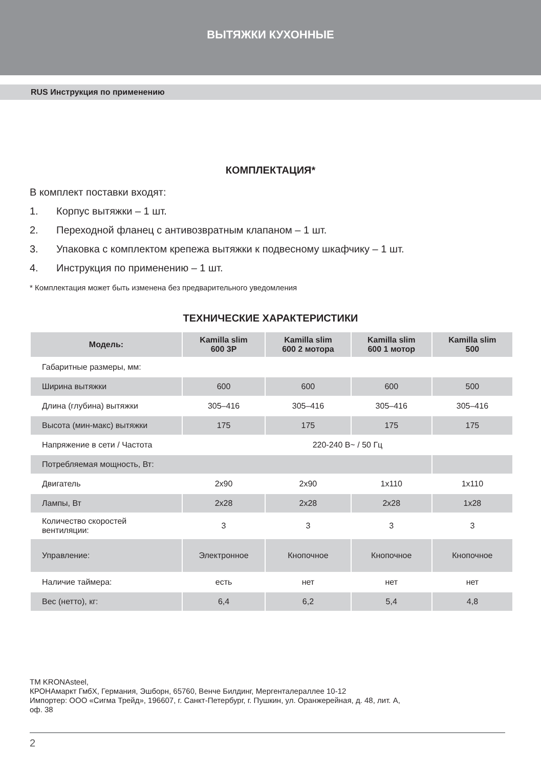ВЫТЯЖКИ КУХОННЫЕ
RUS Инструкция по применению
КОМПЛЕКТАЦИЯ*
В комплект поставки входят:
1. Корпус вытяжки – 1 шт.
2. Переходной фланец с антивозвратным клапаном – 1 шт.
3. Упаковка с комплектом крепежа вытяжки к подвесному шкафчику – 1 шт.
4. Инструкция по применению – 1 шт.
* Комплектация может быть изменена без предварительного уведомления
ТЕХНИЧЕСКИЕ ХАРАКТЕРИСТИКИ
| Модель: | Kamilla slim 600 3P | Kamilla slim 600 2 мотора | Kamilla slim 600 1 мотор | Kamilla slim 500 |
| --- | --- | --- | --- | --- |
| Габаритные размеры, мм: | | | | |
| Ширина вытяжки | 600 | 600 | 600 | 500 |
| Длина (глубина) вытяжки | 305–416 | 305–416 | 305–416 | 305–416 |
| Высота (мин-макс) вытяжки | 175 | 175 | 175 | 175 |
| Напряжение в сети / Частота | 220-240 В~ / 50 Гц | | | |
| Потребляемая мощность, Вт: | | | | |
| Двигатель | 2x90 | 2x90 | 1x110 | 1x110 |
| Лампы, Вт | 2x28 | 2x28 | 2x28 | 1x28 |
| Количество скоростей вентиляции: | 3 | 3 | 3 | 3 |
| Управление: | Электронное | Кнопочное | Кнопочное | Кнопочное |
| Наличие таймера: | есть | нет | нет | нет |
| Вес (нетто), кг: | 6,4 | 6,2 | 5,4 | 4,8 |
TM KRONAsteel,
КРОНАмаркт ГмбХ, Германия, Эшборн, 65760, Венче Билдинг, Мергенталераллее 10-12
Импортер: ООО «Сигма Трейд», 196607, г. Санкт-Петербург, г. Пушкин, ул. Оранжерейная, д. 48, лит. А,
оф. 38
2